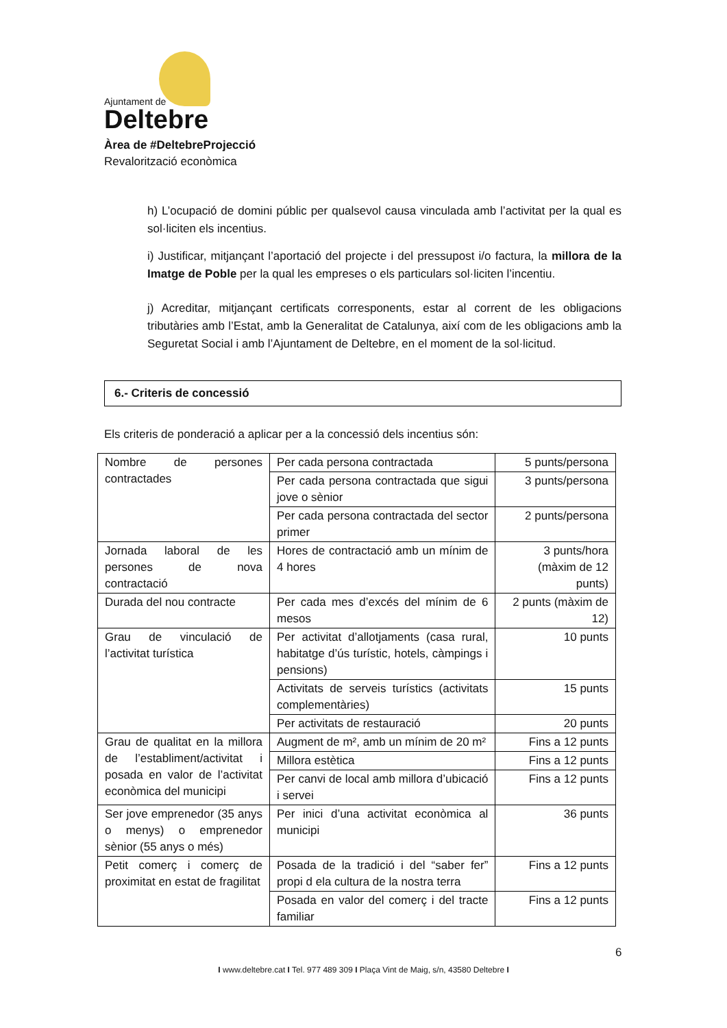Ajuntament de
Deltebre
Àrea de #DeltebreProjecció
Revalorització econòmica
h) L’ocupació de domini públic per qualsevol causa vinculada amb l’activitat per la qual es sol·liciten els incentius.
i) Justificar, mitjançant l’aportació del projecte i del pressupost i/o factura, la millora de la Imatge de Poble per la qual les empreses o els particulars sol·liciten l’incentiu.
j) Acreditar, mitjançant certificats corresponents, estar al corrent de les obligacions tributàries amb l’Estat, amb la Generalitat de Catalunya, així com de les obligacions amb la Seguretat Social i amb l’Ajuntament de Deltebre, en el moment de la sol·licitud.
6.- Criteris de concessió
Els criteris de ponderació a aplicar per a la concessió dels incentius són:
| Nombre de persones contractades | Per cada persona contractada | 5 punts/persona |
| | Per cada persona contractada que sigui jove o sènior | 3 punts/persona |
| | Per cada persona contractada del sector primer | 2 punts/persona |
| Jornada laboral de les persones de nova contractació | Hores de contractació amb un mínim de 4 hores | 3 punts/hora (màxim de 12 punts) |
| Durada del nou contracte | Per cada mes d’excés del mínim de 6 mesos | 2 punts (màxim de 12) |
| Grau de vinculació de l’activitat turística | Per activitat d’allotjaments (casa rural, habitatge d’ús turístic, hotels, càmpings i pensions) | 10 punts |
| | Activitats de serveis turístics (activitats complementàries) | 15 punts |
| | Per activitats de restauració | 20 punts |
| Grau de qualitat en la millora de l’establiment/activitat i posada en valor de l’activitat econòmica del municipi | Augment de m², amb un mínim de 20 m² | Fins a 12 punts |
| | Millora estètica | Fins a 12 punts |
| | Per canvi de local amb millora d’ubicació i servei | Fins a 12 punts |
| Ser jove emprenedor (35 anys o menys) o emprenedor sènior (55 anys o més) | Per inici d’una activitat econòmica al municipi | 36 punts |
| Petit comerç i comerç de proximitat en estat de fragilitat | Posada de la tradició i del “saber fer” propi d ela cultura de la nostra terra | Fins a 12 punts |
| | Posada en valor del comerç i del tracte familiar | Fins a 12 punts |
6
I www.deltebre.cat I Tel. 977 489 309 I Plaça Vint de Maig, s/n, 43580 Deltebre I